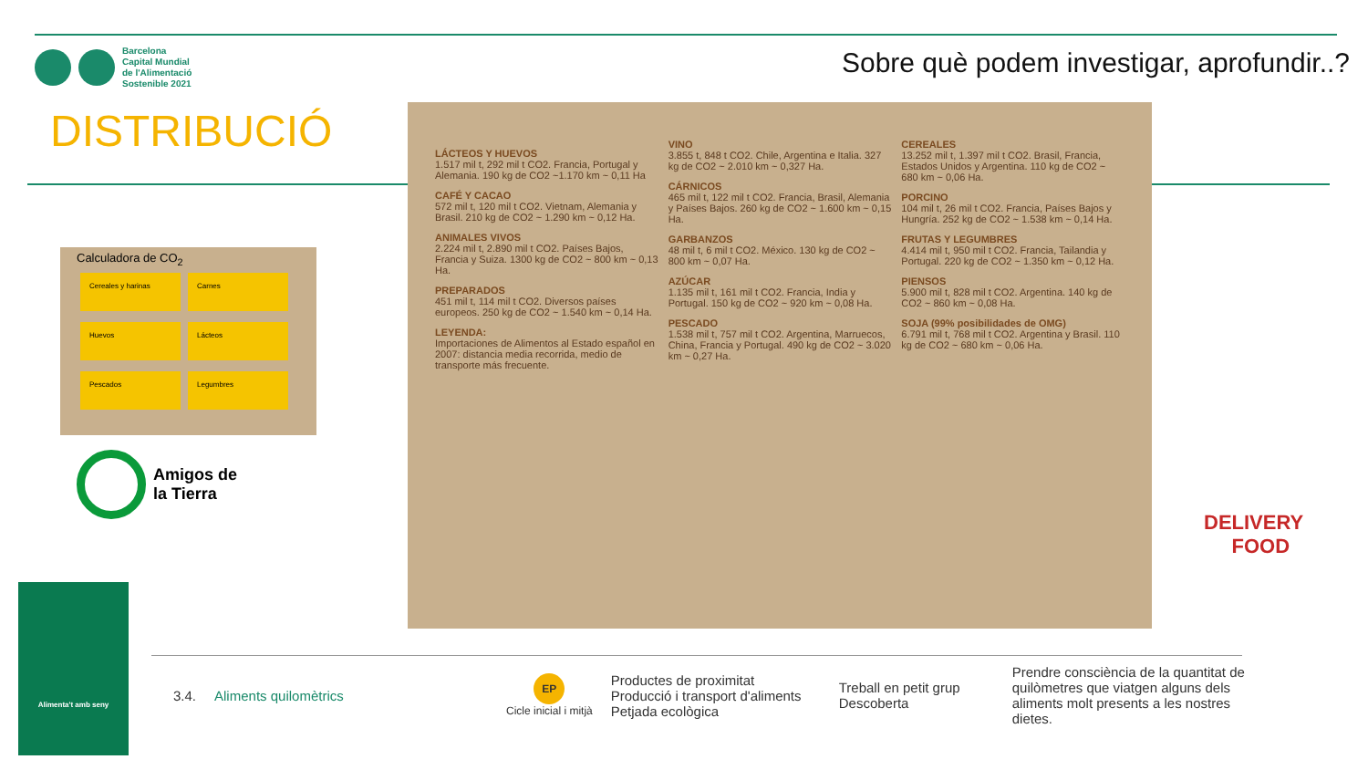Barcelona
Capital Mundial
de l'Alimentació
Sostenible 2021
Sobre què podem investigar, aprofundir..?
DISTRIBUCIÓ
LÁCTEOS Y HUEVOS
1.517 mil t, 292 mil t CO2. Francia, Portugal y Alemania. 190 kg de CO2 ~1.170 km ~ 0,11 Ha
CAFÉ Y CACAO
572 mil t, 120 mil t CO2. Vietnam, Alemania y Brasil. 210 kg de CO2 ~ 1.290 km ~ 0,12 Ha.
ANIMALES VIVOS
2.224 mil t, 2.890 mil t CO2. Países Bajos, Francia y Suiza. 1300 kg de CO2 ~ 800 km ~ 0,13 Ha.
PREPARADOS
451 mil t, 114 mil t CO2. Diversos países europeos. 250 kg de CO2 ~ 1.540 km ~ 0,14 Ha.
LEYENDA:
Importaciones de Alimentos al Estado español en 2007: distancia media recorrida, medio de transporte más frecuente.
VINO
3.855 t, 848 t CO2. Chile, Argentina e Italia. 327 kg de CO2 ~ 2.010 km ~ 0,327 Ha.
CÁRNICOS
465 mil t, 122 mil t CO2. Francia, Brasil, Alemania y Países Bajos. 260 kg de CO2 ~ 1.600 km ~ 0,15 Ha.
GARBANZOS
48 mil t, 6 mil t CO2. México. 130 kg de CO2 ~ 800 km ~ 0,07 Ha.
AZÚCAR
1.135 mil t, 161 mil t CO2. Francia, India y Portugal. 150 kg de CO2 ~ 920 km ~ 0,08 Ha.
PESCADO
1.538 mil t, 757 mil t CO2. Argentina, Marruecos, China, Francia y Portugal. 490 kg de CO2 ~ 3.020 km ~ 0,27 Ha.
CEREALES
13.252 mil t, 1.397 mil t CO2. Brasil, Francia, Estados Unidos y Argentina. 110 kg de CO2 ~ 680 km ~ 0,06 Ha.
PORCINO
104 mil t, 26 mil t CO2. Francia, Países Bajos y Hungría. 252 kg de CO2 ~ 1.538 km ~ 0,14 Ha.
FRUTAS Y LEGUMBRES
4.414 mil t, 950 mil t CO2. Francia, Tailandia y Portugal. 220 kg de CO2 ~ 1.350 km ~ 0,12 Ha.
PIENSOS
5.900 mil t, 828 mil t CO2. Argentina. 140 kg de CO2 ~ 860 km ~ 0,08 Ha.
SOJA (99% posibilidades de OMG)
6.791 mil t, 768 mil t CO2. Argentina y Brasil. 110 kg de CO2 ~ 680 km ~ 0,06 Ha.
Calculadora de CO<sub>2</sub>
Cereales y harinas Carnes Huevos Lácteos Pescados Legumbres
Amigos de
la Tierra
DELIVERY
FOOD
Alimenta't amb seny
| 3.4. | Aliments quilomètrics | EP Cicle inicial i mitjà | Productes de proximitat Producció i transport d'aliments Petjada ecològica | Treball en petit grup Descoberta | Prendre consciència de la quantitat de quilòmetres que viatgen alguns dels aliments molt presents a les nostres dietes. |